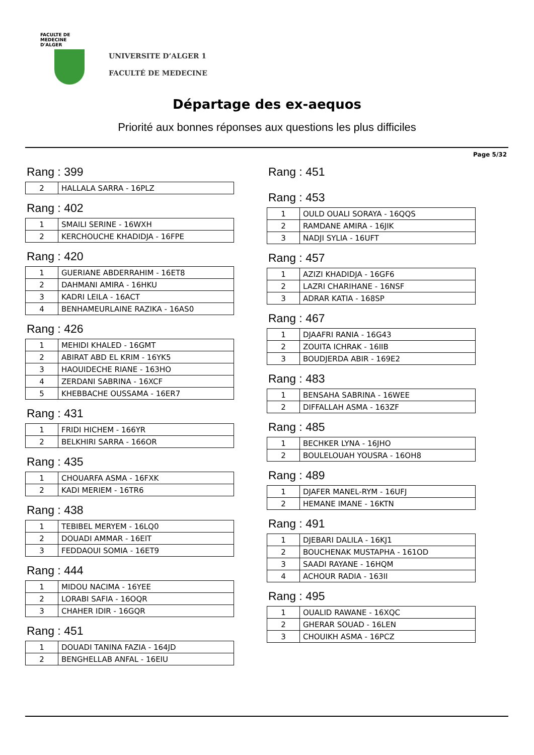FACULTE DE MEDECINE
D'ALGER
UNIVERSITE D’ALGER 1
FACULTÉ DE MEDECINE
Départage des ex-aequos
Priorité aux bonnes réponses aux questions les plus difficiles
Page 5/32
Rang : 399
| 2 | HALLALA SARRA - 16PLZ |
Rang : 402
| 1 | SMAILI SERINE - 16WXH |
| 2 | KERCHOUCHE KHADIDJA - 16FPE |
Rang : 420
| 1 | GUERIANE ABDERRAHIM - 16ET8 |
| 2 | DAHMANI AMIRA - 16HKU |
| 3 | KADRI LEILA - 16ACT |
| 4 | BENHAMEURLAINE RAZIKA - 16AS0 |
Rang : 426
| 1 | MEHIDI KHALED - 16GMT |
| 2 | ABIRAT ABD EL KRIM - 16YK5 |
| 3 | HAOUIDECHE RIANE - 163HO |
| 4 | ZERDANI SABRINA - 16XCF |
| 5 | KHEBBACHE OUSSAMA - 16ER7 |
Rang : 431
| 1 | FRIDI HICHEM - 166YR |
| 2 | BELKHIRI SARRA - 166OR |
Rang : 435
| 1 | CHOUARFA ASMA - 16FXK |
| 2 | KADI MERIEM - 16TR6 |
Rang : 438
| 1 | TEBIBEL MERYEM - 16LQ0 |
| 2 | DOUADI AMMAR - 16EIT |
| 3 | FEDDAOUI SOMIA - 16ET9 |
Rang : 444
| 1 | MIDOU NACIMA - 16YEE |
| 2 | LORABI SAFIA - 16OQR |
| 3 | CHAHER IDIR - 16GQR |
Rang : 451
| 1 | DOUADI TANINA FAZIA - 164JD |
| 2 | BENGHELLAB ANFAL - 16EIU |
Rang : 451
Rang : 453
| 1 | OULD OUALI SORAYA - 16QQS |
| 2 | RAMDANE AMIRA - 16JIK |
| 3 | NADJI SYLIA - 16UFT |
Rang : 457
| 1 | AZIZI KHADIDJA - 16GF6 |
| 2 | LAZRI CHARIHANE - 16NSF |
| 3 | ADRAR KATIA - 168SP |
Rang : 467
| 1 | DJAAFRI RANIA - 16G43 |
| 2 | ZOUITA ICHRAK - 16IIB |
| 3 | BOUDJERDA ABIR - 169E2 |
Rang : 483
| 1 | BENSAHA SABRINA - 16WEE |
| 2 | DIFFALLAH ASMA - 163ZF |
Rang : 485
| 1 | BECHKER LYNA - 16JHO |
| 2 | BOULELOUAH YOUSRA - 16OH8 |
Rang : 489
| 1 | DJAFER MANEL-RYM - 16UFJ |
| 2 | HEMANE IMANE - 16KTN |
Rang : 491
| 1 | DJEBARI DALILA - 16KJ1 |
| 2 | BOUCHENAK MUSTAPHA - 161OD |
| 3 | SAADI RAYANE - 16HQM |
| 4 | ACHOUR RADIA - 163II |
Rang : 495
| 1 | OUALID RAWANE - 16XQC |
| 2 | GHERAR SOUAD - 16LEN |
| 3 | CHOUIKH ASMA - 16PCZ |